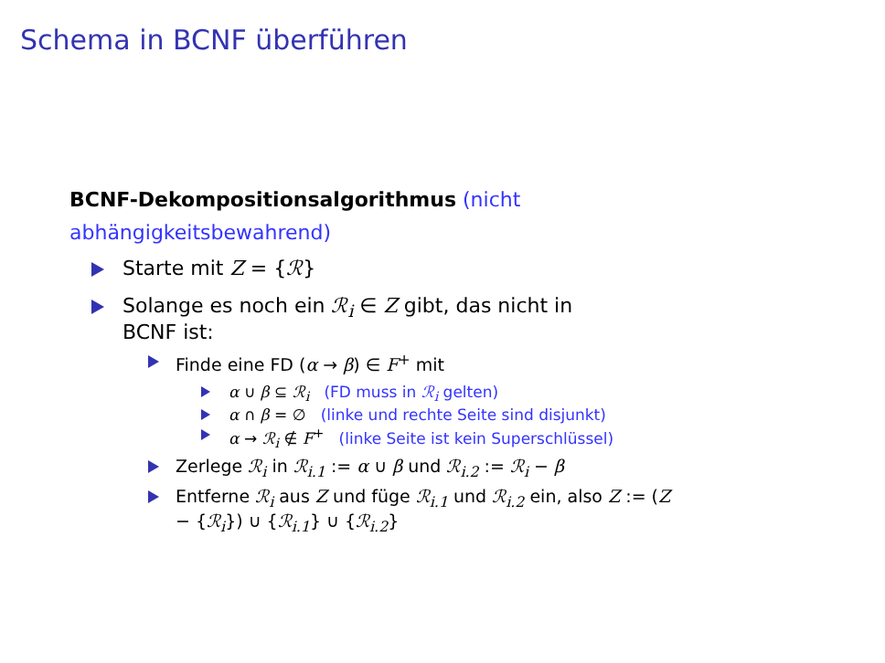Schema in BCNF überführen
BCNF-Dekompositionsalgorithmus (nicht abhängigkeitsbewahrend)
Starte mit Z = {ℛ}
Solange es noch ein ℛ<sub>i</sub> ∈ Z gibt, das nicht in BCNF ist:
Finde eine FD (α → β) ∈ F<sup>+</sup> mit
α ∪ β ⊆ ℛ<sub>i</sub> (FD muss in ℛ<sub>i</sub> gelten)
α ∩ β = ∅ (linke und rechte Seite sind disjunkt)
α → ℛ<sub>i</sub> ∉ F<sup>+</sup> (linke Seite ist kein Superschlüssel)
Zerlege ℛ<sub>i</sub> in ℛ<sub>i.1</sub> := α ∪ β und ℛ<sub>i.2</sub> := ℛ<sub>i</sub> − β
Entferne ℛ<sub>i</sub> aus Z und füge ℛ<sub>i.1</sub> und ℛ<sub>i.2</sub> ein, also Z := (Z − {ℛ<sub>i</sub>}) ∪ {ℛ<sub>i.1</sub>} ∪ {ℛ<sub>i.2</sub>}